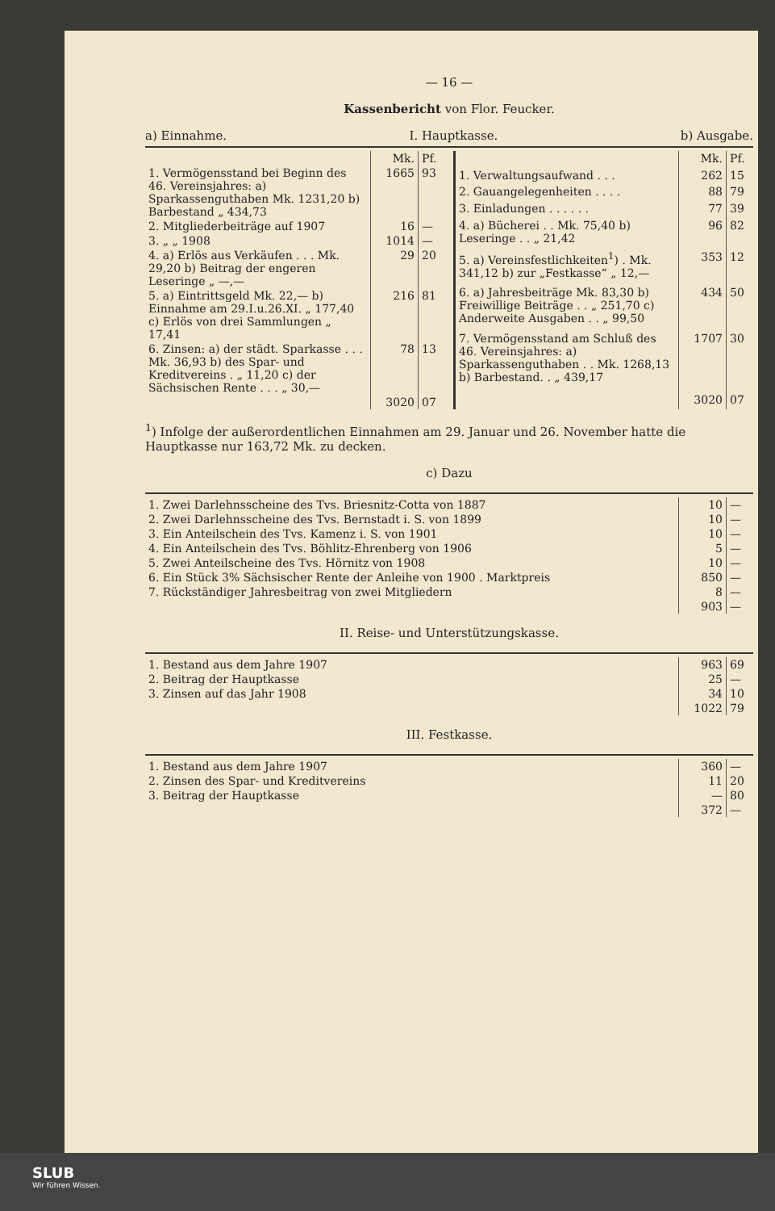— 16 —
Kassenbericht von Flor. Feucker.
a) Einnahme. I. Hauptkasse. b) Ausgabe.
| | Mk. | Pf. |
| 1. Vermögensstand bei Beginn des 46. Vereinsjahres: a) Sparkassenguthaben Mk. 1231,20 b) Barbestand „ 434,73 | 1665 | 93 |
| 2. Mitgliederbeiträge auf 1907 | 16 | — |
| 3. „ „ 1908 | 1014 | — |
| 4. a) Erlös aus Verkäufen . . . Mk. 29,20 b) Beitrag der engeren Leseringe „ —,— | 29 | 20 |
| 5. a) Eintrittsgeld Mk. 22,— b) Einnahme am 29.I.u.26.XI. „ 177,40 c) Erlös von drei Sammlungen „ 17,41 | 216 | 81 |
| 6. Zinsen: a) der städt. Sparkasse . . . Mk. 36,93 b) des Spar- und Kreditvereins . „ 11,20 c) der Sächsischen Rente . . . „ 30,— | 78 | 13 |
| | 3020 | 07 |
| | Mk. | Pf. |
| 1. Verwaltungsaufwand . . . | 262 | 15 |
| 2. Gauangelegenheiten . . . . | 88 | 79 |
| 3. Einladungen . . . . . . | 77 | 39 |
| 4. a) Bücherei . . Mk. 75,40 b) Leseringe . . „ 21,42 | 96 | 82 |
| 5. a) Vereinsfestlichkeiten<sup>1</sup>) . Mk. 341,12 b) zur „Festkasse“ „ 12,— | 353 | 12 |
| 6. a) Jahresbeiträge Mk. 83,30 b) Freiwillige Beiträge . . „ 251,70 c) Anderweite Ausgaben . . „ 99,50 | 434 | 50 |
| 7. Vermögensstand am Schluß des 46. Vereinsjahres: a) Sparkassenguthaben . . Mk. 1268,13 b) Barbestand. . „ 439,17 | 1707 | 30 |
| | 3020 | 07 |
<sup>1</sup>) Infolge der außerordentlichen Einnahmen am 29. Januar und 26. November hatte die Hauptkasse nur 163,72 Mk. zu decken.
c) Dazu
| 1. Zwei Darlehnsscheine des Tvs. Briesnitz-Cotta von 1887 | 10 | — |
| 2. Zwei Darlehnsscheine des Tvs. Bernstadt i. S. von 1899 | 10 | — |
| 3. Ein Anteilschein des Tvs. Kamenz i. S. von 1901 | 10 | — |
| 4. Ein Anteilschein des Tvs. Böhlitz-Ehrenberg von 1906 | 5 | — |
| 5. Zwei Anteilscheine des Tvs. Hörnitz von 1908 | 10 | — |
| 6. Ein Stück 3% Sächsischer Rente der Anleihe von 1900 . Marktpreis | 850 | — |
| 7. Rückständiger Jahresbeitrag von zwei Mitgliedern | 8 | — |
| | 903 | — |
II. Reise- und Unterstützungskasse.
| 1. Bestand aus dem Jahre 1907 | 963 | 69 |
| 2. Beitrag der Hauptkasse | 25 | — |
| 3. Zinsen auf das Jahr 1908 | 34 | 10 |
| | 1022 | 79 |
III. Festkasse.
| 1. Bestand aus dem Jahre 1907 | 360 | — |
| 2. Zinsen des Spar- und Kreditvereins | 11 | 20 |
| 3. Beitrag der Hauptkasse | — | 80 |
| | 372 | — |
SLUB
Wir führen Wissen.